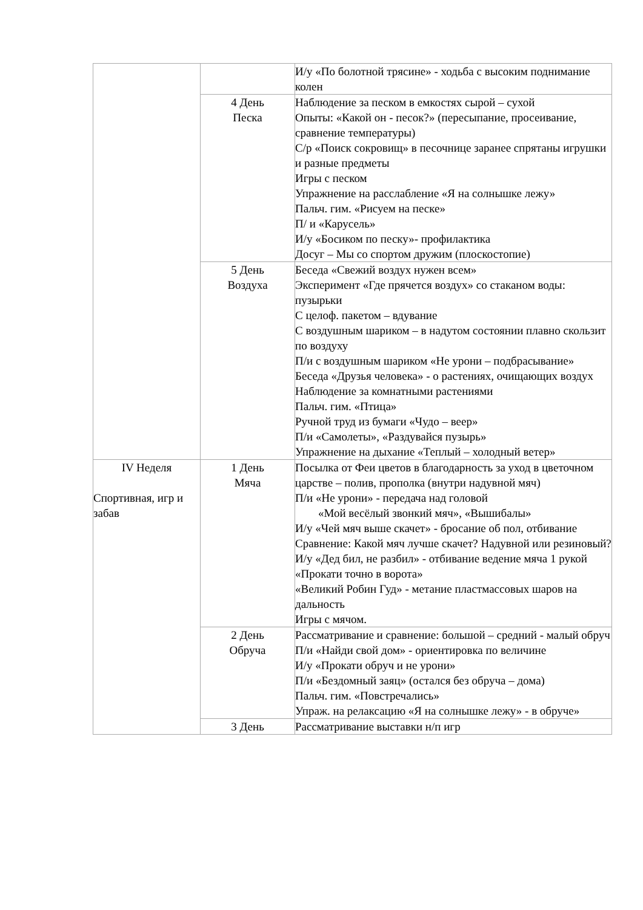| | | И/у «По болотной трясине» - ходьба с высоким поднимание колен |
| | 4 День Песка | Наблюдение за песком в емкостях сырой – сухой Опыты: «Какой он - песок?» (пересыпание, просеивание, сравнение температуры) С/р «Поиск сокровищ» в песочнице заранее спрятаны игрушки и разные предметы Игры с песком Упражнение на расслабление «Я на солнышке лежу» Пальч. гим. «Рисуем на песке» П/ и «Карусель» И/у «Босиком по песку»- профилактика Досуг – Мы со спортом дружим (плоскостопие) |
| | 5 День Воздуха | Беседа «Свежий воздух нужен всем» Эксперимент «Где прячется воздух» со стаканом воды: пузырьки С целоф. пакетом – вдувание С воздушным шариком – в надутом состоянии плавно скользит по воздуху П/и с воздушным шариком «Не урони – подбрасывание» Беседа «Друзья человека» - о растениях, очищающих воздух Наблюдение за комнатными растениями Пальч. гим. «Птица» Ручной труд из бумаги «Чудо – веер» П/и «Самолеты», «Раздувайся пузырь» Упражнение на дыхание «Теплый – холодный ветер» |
| IV Неделя Спортивная, игр и забав | 1 День Мяча | Посылка от Феи цветов в благодарность за уход в цветочном царстве – полив, прополка (внутри надувной мяч) П/и «Не урони» - передача над головой «Мой весёлый звонкий мяч», «Вышибалы» И/у «Чей мяч выше скачет» - бросание об пол, отбивание Сравнение: Какой мяч лучше скачет? Надувной или резиновый? И/у «Дед бил, не разбил» - отбивание ведение мяча 1 рукой «Прокати точно в ворота» «Великий Робин Гуд» - метание пластмассовых шаров на дальность Игры с мячом. |
| | 2 День Обруча | Рассматривание и сравнение: большой – средний - малый обруч П/и «Найди свой дом» - ориентировка по величине И/у «Прокати обруч и не урони» П/и «Бездомный заяц» (остался без обруча – дома) Пальч. гим. «Повстречались» Упраж. на релаксацию «Я на солнышке лежу» - в обруче» |
| | 3 День | Рассматривание выставки н/п игр |